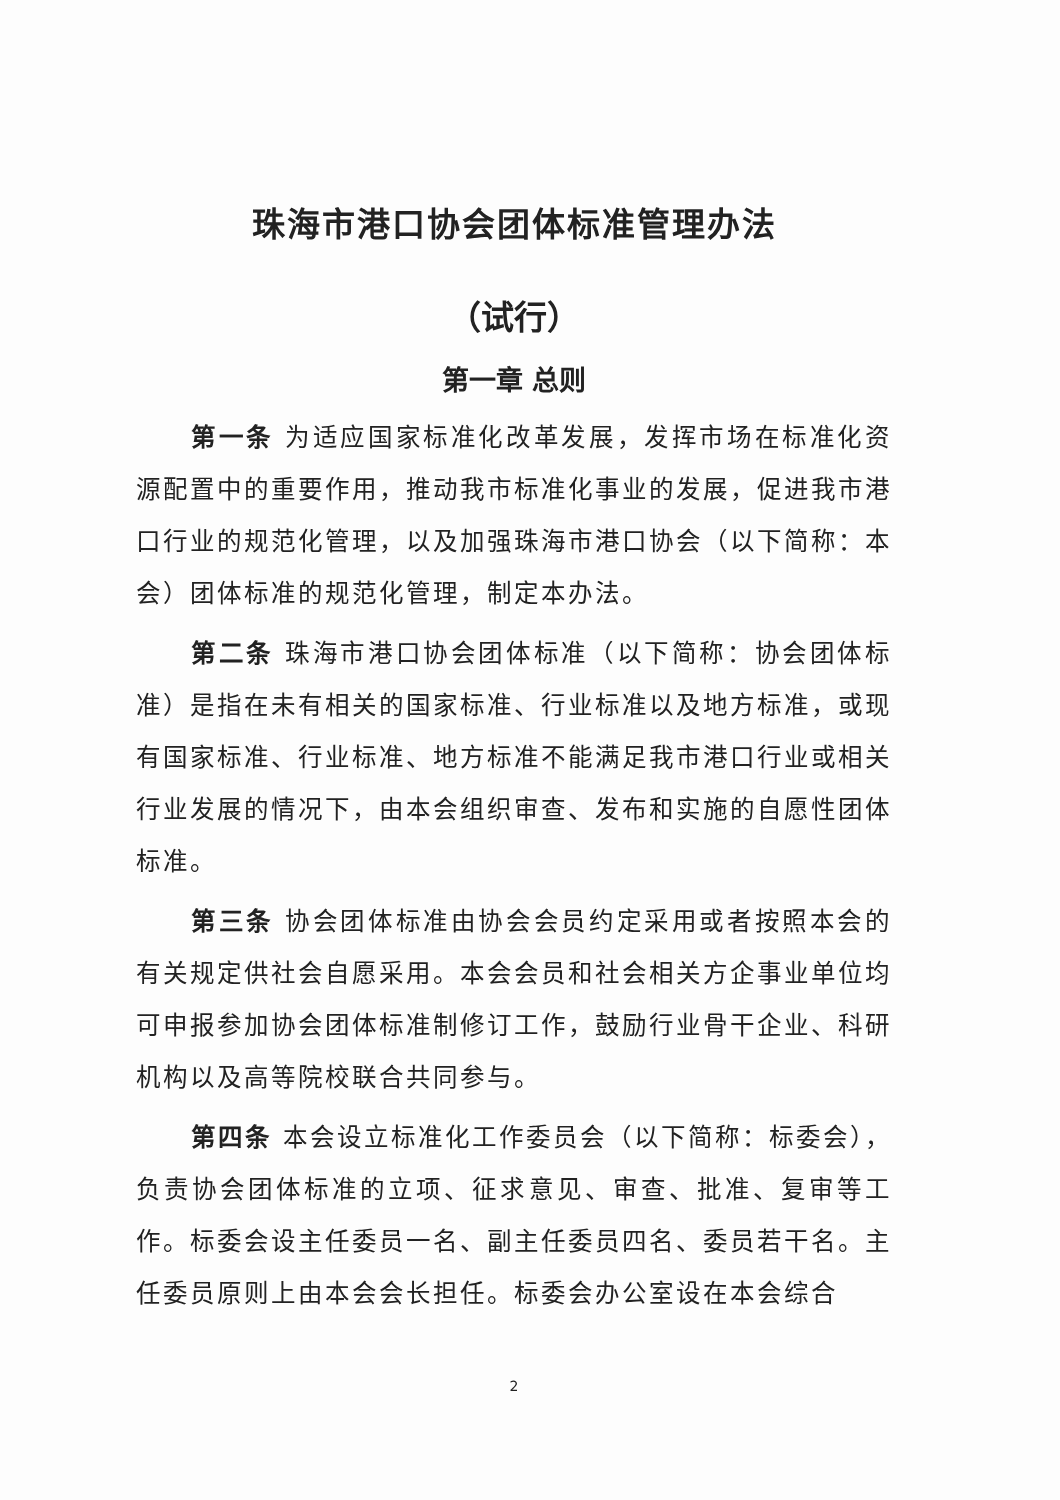珠海市港口协会团体标准管理办法
（试行）
第一章 总则
第一条 为适应国家标准化改革发展，发挥市场在标准化资源配置中的重要作用，推动我市标准化事业的发展，促进我市港口行业的规范化管理，以及加强珠海市港口协会（以下简称：本会）团体标准的规范化管理，制定本办法。
第二条 珠海市港口协会团体标准（以下简称：协会团体标准）是指在未有相关的国家标准、行业标准以及地方标准，或现有国家标准、行业标准、地方标准不能满足我市港口行业或相关行业发展的情况下，由本会组织审查、发布和实施的自愿性团体标准。
第三条 协会团体标准由协会会员约定采用或者按照本会的有关规定供社会自愿采用。本会会员和社会相关方企事业单位均可申报参加协会团体标准制修订工作，鼓励行业骨干企业、科研机构以及高等院校联合共同参与。
第四条 本会设立标准化工作委员会（以下简称：标委会），负责协会团体标准的立项、征求意见、审查、批准、复审等工作。标委会设主任委员一名、副主任委员四名、委员若干名。主任委员原则上由本会会长担任。标委会办公室设在本会综合
2